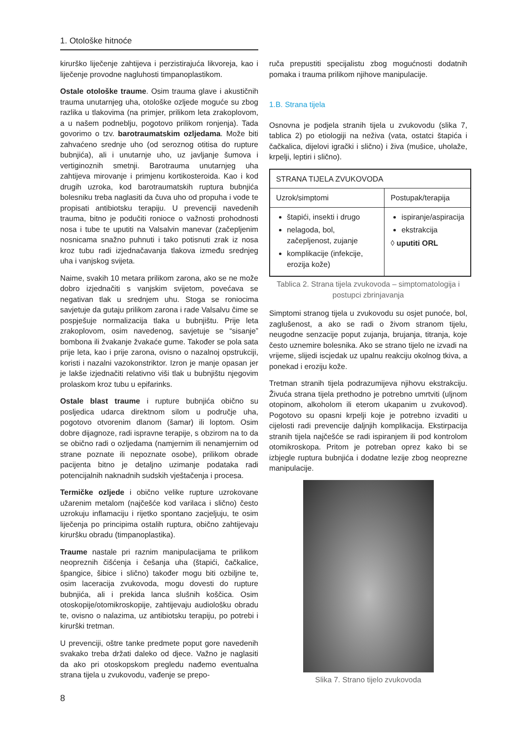1. Otološke hitnoće
kirurško liječenje zahtijeva i perzistirajuća likvoreja, kao i liječenje provodne nagluhosti timpanoplastikom.
Ostale otološke traume. Osim trauma glave i akustičnih trauma unutarnjeg uha, otološke ozljede moguće su zbog razlika u tlakovima (na primjer, prilikom leta zrakoplovom, a u našem podneblju, pogotovo prilikom ronjenja). Tada govorimo o tzv. barotraumatskim ozljedama. Može biti zahvaćeno srednje uho (od seroznog otitisa do rupture bubnjića), ali i unutarnje uho, uz javljanje šumova i vertiginoznih smetnji. Barotrauma unutarnjeg uha zahtijeva mirovanje i primjenu kortikosteroida. Kao i kod drugih uzroka, kod barotraumatskih ruptura bubnjića bolesniku treba naglasiti da čuva uho od propuha i vode te propisati antibiotsku terapiju. U prevenciji navedenih trauma, bitno je podučiti ronioce o važnosti prohodnosti nosa i tube te uputiti na Valsalvin manevar (začepljenim nosnicama snažno puhnuti i tako potisnuti zrak iz nosa kroz tubu radi izjednačavanja tlakova između srednjeg uha i vanjskog svijeta.
Naime, svakih 10 metara prilikom zarona, ako se ne može dobro izjednačiti s vanjskim svijetom, povećava se negativan tlak u srednjem uhu. Stoga se roniocima savjetuje da gutaju prilikom zarona i rade Valsalvu čime se pospješuje normalizacija tlaka u bubnjištu. Prije leta zrakoplovom, osim navedenog, savjetuje se “sisanje” bombona ili žvakanje žvakaće gume. Također se pola sata prije leta, kao i prije zarona, ovisno o nazalnoj opstrukciji, koristi i nazalni vazokonstriktor. Izron je manje opasan jer je lakše izjednačiti relativno viši tlak u bubnjištu njegovim prolaskom kroz tubu u epifarinks.
Ostale blast traume i rupture bubnjića obično su posljedica udarca direktnom silom u područje uha, pogotovo otvorenim dlanom (šamar) ili loptom. Osim dobre dijagnoze, radi ispravne terapije, s obzirom na to da se obično radi o ozljedama (namjernim ili nenamjernim od strane poznate ili nepoznate osobe), prilikom obrade pacijenta bitno je detaljno uzimanje podataka radi potencijalnih naknadnih sudskih vještačenja i procesa.
Termičke ozljede i obično velike rupture uzrokovane užarenim metalom (najčešće kod varilaca i slično) često uzrokuju inflamaciju i rijetko spontano zacjeljuju, te osim liječenja po principima ostalih ruptura, obično zahtijevaju kiruršku obradu (timpanoplastika).
Traume nastale pri raznim manipulacijama te prilikom neopreznih čišćenja i češanja uha (štapići, čačkalice, špangice, šibice i slično) također mogu biti ozbiljne te, osim laceracija zvukovoda, mogu dovesti do rupture bubnjića, ali i prekida lanca slušnih koščica. Osim otoskopije/otomikroskopije, zahtijevaju audiološku obradu te, ovisno o nalazima, uz antibiotsku terapiju, po potrebi i kirurški tretman.
U prevenciji, oštre tanke predmete poput gore navedenih svakako treba držati daleko od djece. Važno je naglasiti da ako pri otoskopskom pregledu nađemo eventualna strana tijela u zvukovodu, vađenje se prepo-
ruča prepustiti specijalistu zbog mogućnosti dodatnih pomaka i trauma prilikom njihove manipulacije.
1.B. Strana tijela
Osnovna je podjela stranih tijela u zvukovodu (slika 7, tablica 2) po etiologiji na neživa (vata, ostatci štapića i čačkalica, dijelovi igrački i slično) i živa (mušice, uholaže, krpelji, leptiri i slično).
| STRANA TIJELA ZVUKOVODA | |
| --- | --- |
| Uzrok/simptomi | Postupak/terapija |
| štapići, insekti i drugo nelagoda, bol, začepljenost, zujanje komplikacije (infekcije, erozija kože) | ispiranje/aspiracija ekstrakcija ◊ uputiti ORL |
Tablica 2. Strana tijela zvukovoda – simptomatologija i postupci zbrinjavanja
Simptomi stranog tijela u zvukovodu su osjet punoće, bol, zaglušenost, a ako se radi o živom stranom tijelu, neugodne senzacije poput zujanja, brujanja, titranja, koje često uznemire bolesnika. Ako se strano tijelo ne izvadi na vrijeme, slijedi iscjedak uz upalnu reakciju okolnog tkiva, a ponekad i eroziju kože.
Tretman stranih tijela podrazumijeva njihovu ekstrakciju. Živuća strana tijela prethodno je potrebno umrtviti (uljnom otopinom, alkoholom ili eterom ukapanim u zvukovod). Pogotovo su opasni krpelji koje je potrebno izvaditi u cijelosti radi prevencije daljnjih komplikacija. Ekstirpacija stranih tijela najčešće se radi ispiranjem ili pod kontrolom otomikroskopa. Pritom je potreban oprez kako bi se izbjegle ruptura bubnjića i dodatne lezije zbog neoprezne manipulacije.
Slika 7. Strano tijelo zvukovoda
8